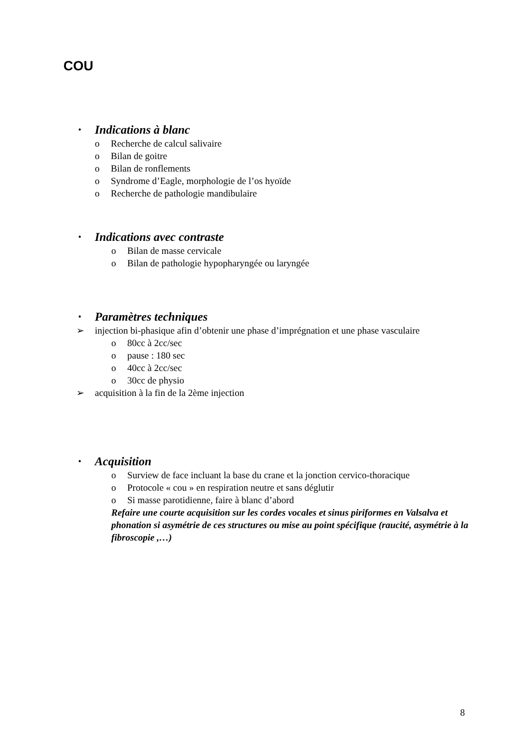COU
• Indications à blanc
o Recherche de calcul salivaire
o Bilan de goitre
o Bilan de ronflements
o Syndrome d’Eagle, morphologie de l’os hyoïde
o Recherche de pathologie mandibulaire
• Indications avec contraste
o Bilan de masse cervicale
o Bilan de pathologie hypopharyngée ou laryngée
• Paramètres techniques
➢ injection bi-phasique afin d’obtenir une phase d’imprégnation et une phase vasculaire
o 80cc à 2cc/sec
o pause : 180 sec
o 40cc à 2cc/sec
o 30cc de physio
➢ acquisition à la fin de la 2ème injection
• Acquisition
o Surview de face incluant la base du crane et la jonction cervico-thoracique
o Protocole « cou » en respiration neutre et sans déglutir
o Si masse parotidienne, faire à blanc d’abord
Refaire une courte acquisition sur les cordes vocales et sinus piriformes en Valsalva et phonation si asymétrie de ces structures ou mise au point spécifique (raucité, asymétrie à la fibroscopie ,…)
8